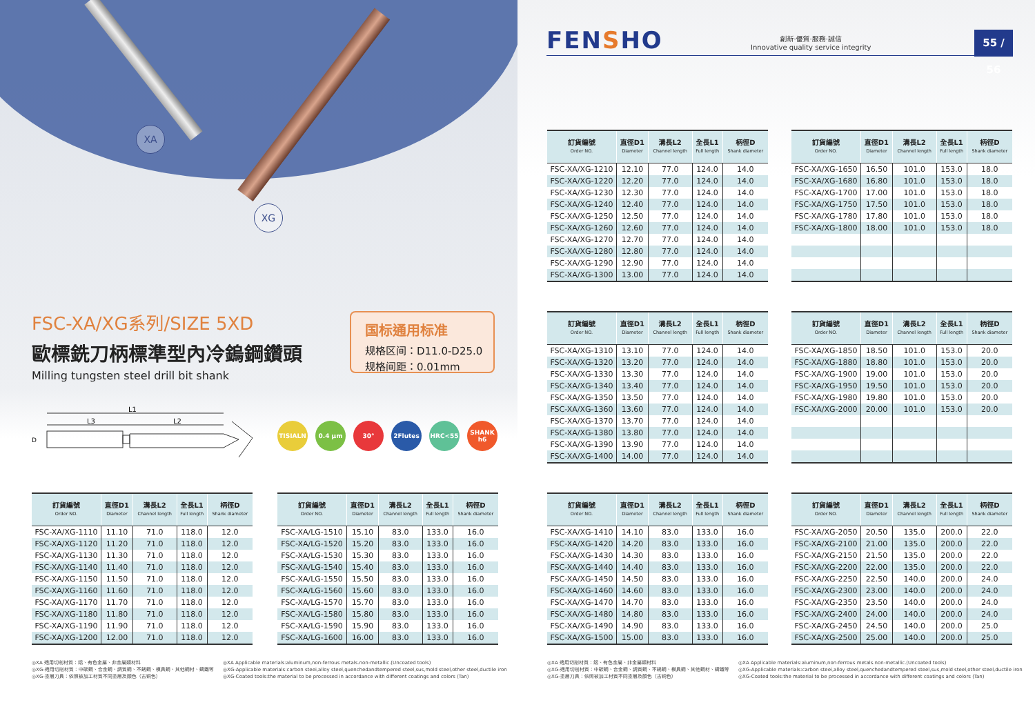XA
XG
FSC-XA/XG系列/SIZE 5XD
歐標銑刀柄標準型內冷鎢鋼鑽頭
Milling tungsten steel drill bit shank
国标通用标准
规格区间：D11.0-D25.0
规格间距：0.01mm
L1
L3
L2
D
TISIALN 0.4 μm 30° 2Flutes HRC<55 SHANK h6
| 訂貨編號 Order NO. | 直徑D1 Diameter | 溝長L2 Channel length | 全長L1 Full length | 柄徑D Shank diameter |
| --- | --- | --- | --- | --- |
| FSC-XA/XG-1110 | 11.10 | 71.0 | 118.0 | 12.0 |
| FSC-XA/XG-1120 | 11.20 | 71.0 | 118.0 | 12.0 |
| FSC-XA/XG-1130 | 11.30 | 71.0 | 118.0 | 12.0 |
| FSC-XA/XG-1140 | 11.40 | 71.0 | 118.0 | 12.0 |
| FSC-XA/XG-1150 | 11.50 | 71.0 | 118.0 | 12.0 |
| FSC-XA/XG-1160 | 11.60 | 71.0 | 118.0 | 12.0 |
| FSC-XA/XG-1170 | 11.70 | 71.0 | 118.0 | 12.0 |
| FSC-XA/XG-1180 | 11.80 | 71.0 | 118.0 | 12.0 |
| FSC-XA/XG-1190 | 11.90 | 71.0 | 118.0 | 12.0 |
| FSC-XA/XG-1200 | 12.00 | 71.0 | 118.0 | 12.0 |
| 訂貨編號 Order NO. | 直徑D1 Diameter | 溝長L2 Channel length | 全長L1 Full length | 柄徑D Shank diameter |
| --- | --- | --- | --- | --- |
| FSC-XA/LG-1510 | 15.10 | 83.0 | 133.0 | 16.0 |
| FSC-XA/LG-1520 | 15.20 | 83.0 | 133.0 | 16.0 |
| FSC-XA/LG-1530 | 15.30 | 83.0 | 133.0 | 16.0 |
| FSC-XA/LG-1540 | 15.40 | 83.0 | 133.0 | 16.0 |
| FSC-XA/LG-1550 | 15.50 | 83.0 | 133.0 | 16.0 |
| FSC-XA/LG-1560 | 15.60 | 83.0 | 133.0 | 16.0 |
| FSC-XA/LG-1570 | 15.70 | 83.0 | 133.0 | 16.0 |
| FSC-XA/LG-1580 | 15.80 | 83.0 | 133.0 | 16.0 |
| FSC-XA/LG-1590 | 15.90 | 83.0 | 133.0 | 16.0 |
| FSC-XA/LG-1600 | 16.00 | 83.0 | 133.0 | 16.0 |
◎XA 適用切削材質：鋁、有色金屬、非金屬類材料
◎XG-適用切削材質：中碳鋼、合金鋼、調質鋼、不銹鋼、模具鋼、其他鋼材、鑄鐵等
◎XG-塗層刀具：依照被加工材質不同塗層及顏色（古铜色）
◎XA Applicable materials:aluminum,non-ferrous metals.non-metallic.(Uncoated tools)
◎XG-Applicable materials:carbon steei,alloy steel,quenchedandtempered steel,sus,mold steel,other steel,ductile iron
◎XG-Coated tools:the material to be processed in accordance with different coatings and colors (Tan)
FENSHO
創新·優質·服務·誠信
Innovative quality service integrity
55 / 56
| 訂貨編號 Order NO. | 直徑D1 Diameter | 溝長L2 Channel length | 全長L1 Full length | 柄徑D Shank diameter |
| --- | --- | --- | --- | --- |
| FSC-XA/XG-1210 | 12.10 | 77.0 | 124.0 | 14.0 |
| FSC-XA/XG-1220 | 12.20 | 77.0 | 124.0 | 14.0 |
| FSC-XA/XG-1230 | 12.30 | 77.0 | 124.0 | 14.0 |
| FSC-XA/XG-1240 | 12.40 | 77.0 | 124.0 | 14.0 |
| FSC-XA/XG-1250 | 12.50 | 77.0 | 124.0 | 14.0 |
| FSC-XA/XG-1260 | 12.60 | 77.0 | 124.0 | 14.0 |
| FSC-XA/XG-1270 | 12.70 | 77.0 | 124.0 | 14.0 |
| FSC-XA/XG-1280 | 12.80 | 77.0 | 124.0 | 14.0 |
| FSC-XA/XG-1290 | 12.90 | 77.0 | 124.0 | 14.0 |
| FSC-XA/XG-1300 | 13.00 | 77.0 | 124.0 | 14.0 |
| 訂貨編號 Order NO. | 直徑D1 Diameter | 溝長L2 Channel length | 全長L1 Full length | 柄徑D Shank diameter |
| --- | --- | --- | --- | --- |
| FSC-XA/XG-1650 | 16.50 | 101.0 | 153.0 | 18.0 |
| FSC-XA/XG-1680 | 16.80 | 101.0 | 153.0 | 18.0 |
| FSC-XA/XG-1700 | 17.00 | 101.0 | 153.0 | 18.0 |
| FSC-XA/XG-1750 | 17.50 | 101.0 | 153.0 | 18.0 |
| FSC-XA/XG-1780 | 17.80 | 101.0 | 153.0 | 18.0 |
| FSC-XA/XG-1800 | 18.00 | 101.0 | 153.0 | 18.0 |
| 訂貨編號 Order NO. | 直徑D1 Diameter | 溝長L2 Channel length | 全長L1 Full length | 柄徑D Shank diameter |
| --- | --- | --- | --- | --- |
| FSC-XA/XG-1310 | 13.10 | 77.0 | 124.0 | 14.0 |
| FSC-XA/XG-1320 | 13.20 | 77.0 | 124.0 | 14.0 |
| FSC-XA/XG-1330 | 13.30 | 77.0 | 124.0 | 14.0 |
| FSC-XA/XG-1340 | 13.40 | 77.0 | 124.0 | 14.0 |
| FSC-XA/XG-1350 | 13.50 | 77.0 | 124.0 | 14.0 |
| FSC-XA/XG-1360 | 13.60 | 77.0 | 124.0 | 14.0 |
| FSC-XA/XG-1370 | 13.70 | 77.0 | 124.0 | 14.0 |
| FSC-XA/XG-1380 | 13.80 | 77.0 | 124.0 | 14.0 |
| FSC-XA/XG-1390 | 13.90 | 77.0 | 124.0 | 14.0 |
| FSC-XA/XG-1400 | 14.00 | 77.0 | 124.0 | 14.0 |
| 訂貨編號 Order NO. | 直徑D1 Diameter | 溝長L2 Channel length | 全長L1 Full length | 柄徑D Shank diameter |
| --- | --- | --- | --- | --- |
| FSC-XA/XG-1850 | 18.50 | 101.0 | 153.0 | 20.0 |
| FSC-XA/XG-1880 | 18.80 | 101.0 | 153.0 | 20.0 |
| FSC-XA/XG-1900 | 19.00 | 101.0 | 153.0 | 20.0 |
| FSC-XA/XG-1950 | 19.50 | 101.0 | 153.0 | 20.0 |
| FSC-XA/XG-1980 | 19.80 | 101.0 | 153.0 | 20.0 |
| FSC-XA/XG-2000 | 20.00 | 101.0 | 153.0 | 20.0 |
| 訂貨編號 Order NO. | 直徑D1 Diameter | 溝長L2 Channel length | 全長L1 Full length | 柄徑D Shank diameter |
| --- | --- | --- | --- | --- |
| FSC-XA/XG-1410 | 14.10 | 83.0 | 133.0 | 16.0 |
| FSC-XA/XG-1420 | 14.20 | 83.0 | 133.0 | 16.0 |
| FSC-XA/XG-1430 | 14.30 | 83.0 | 133.0 | 16.0 |
| FSC-XA/XG-1440 | 14.40 | 83.0 | 133.0 | 16.0 |
| FSC-XA/XG-1450 | 14.50 | 83.0 | 133.0 | 16.0 |
| FSC-XA/XG-1460 | 14.60 | 83.0 | 133.0 | 16.0 |
| FSC-XA/XG-1470 | 14.70 | 83.0 | 133.0 | 16.0 |
| FSC-XA/XG-1480 | 14.80 | 83.0 | 133.0 | 16.0 |
| FSC-XA/XG-1490 | 14.90 | 83.0 | 133.0 | 16.0 |
| FSC-XA/XG-1500 | 15.00 | 83.0 | 133.0 | 16.0 |
| 訂貨編號 Order NO. | 直徑D1 Diameter | 溝長L2 Channel length | 全長L1 Full length | 柄徑D Shank diameter |
| --- | --- | --- | --- | --- |
| FSC-XA/XG-2050 | 20.50 | 135.0 | 200.0 | 22.0 |
| FSC-XA/XG-2100 | 21.00 | 135.0 | 200.0 | 22.0 |
| FSC-XA/XG-2150 | 21.50 | 135.0 | 200.0 | 22.0 |
| FSC-XA/XG-2200 | 22.00 | 135.0 | 200.0 | 22.0 |
| FSC-XA/XG-2250 | 22.50 | 140.0 | 200.0 | 24.0 |
| FSC-XA/XG-2300 | 23.00 | 140.0 | 200.0 | 24.0 |
| FSC-XA/XG-2350 | 23.50 | 140.0 | 200.0 | 24.0 |
| FSC-XA/XG-2400 | 24.00 | 140.0 | 200.0 | 24.0 |
| FSC-XA/XG-2450 | 24.50 | 140.0 | 200.0 | 25.0 |
| FSC-XA/XG-2500 | 25.00 | 140.0 | 200.0 | 25.0 |
◎XA 適用切削材質：鋁、有色金屬、非金屬類材料
◎XG-適用切削材質：中碳鋼、合金鋼、調質鋼、不銹鋼、模具鋼、其他鋼材、鑄鐵等
◎XG-塗層刀具：依照被加工材質不同塗層及顏色（古铜色）
◎XA Applicable materials:aluminum,non-ferrous metals.non-metallic.(Uncoated tools)
◎XG-Applicable materials:carbon steei,alloy steel,quenchedandtempered steel,sus,mold steel,other steel,ductile iron
◎XG-Coated tools:the material to be processed in accordance with different coatings and colors (Tan)